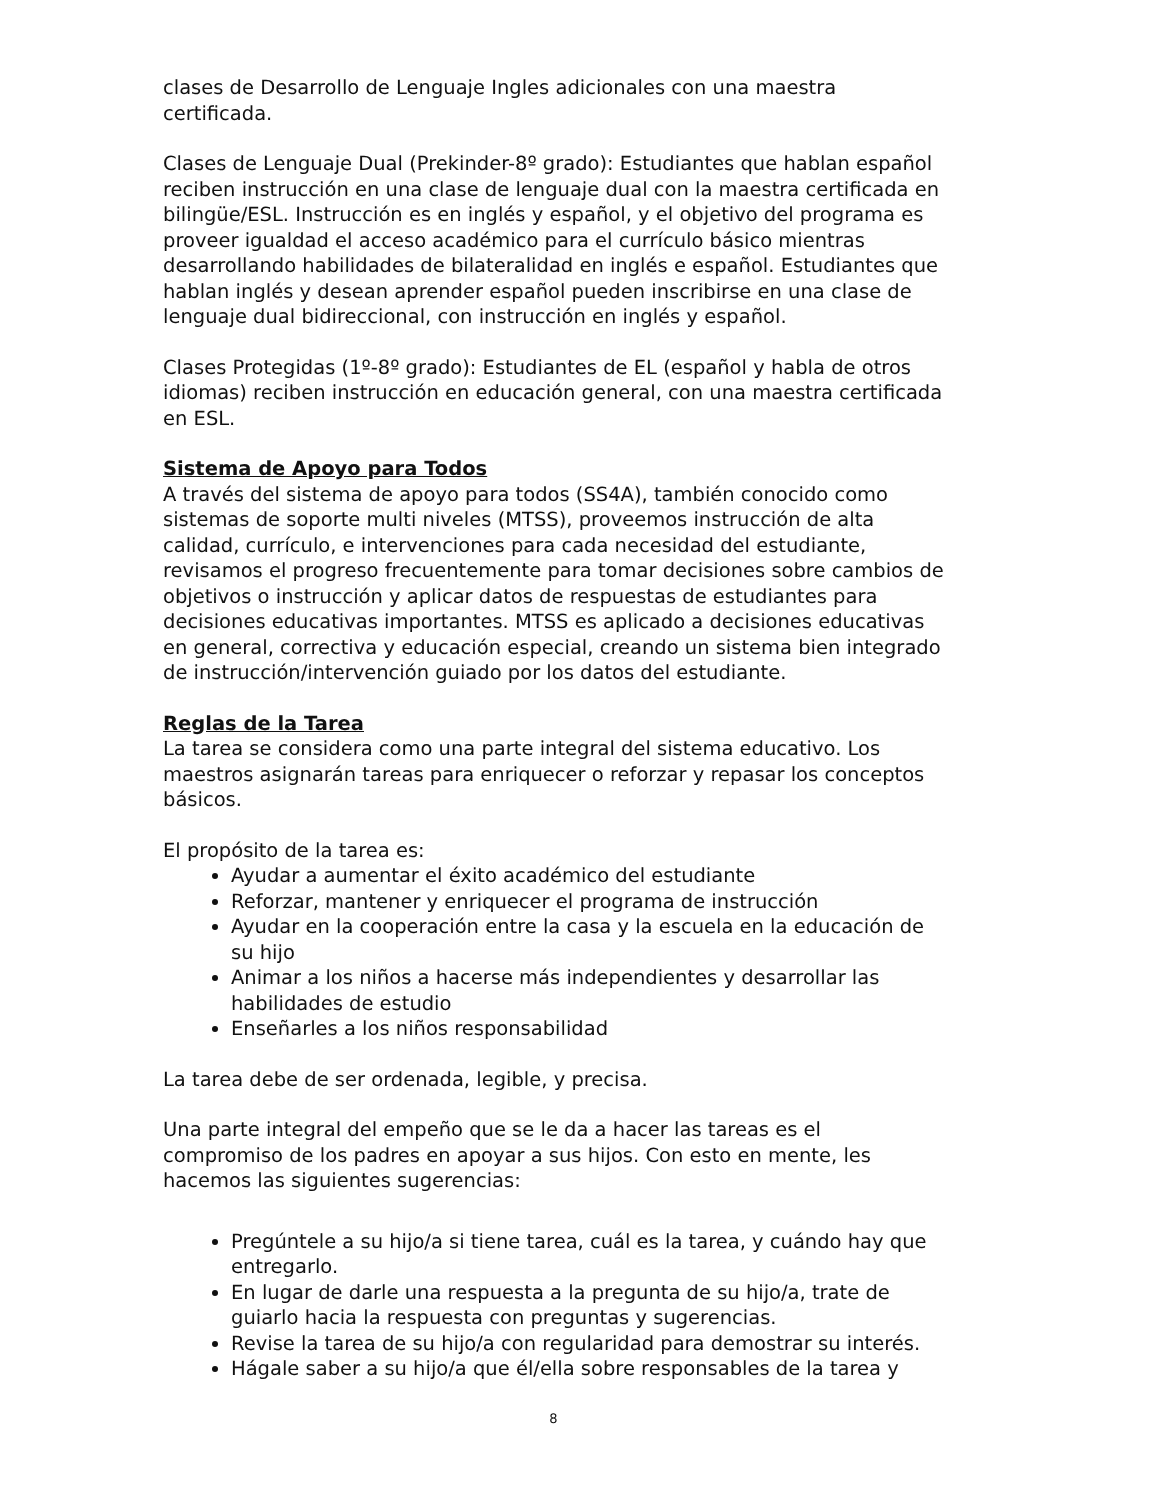clases de Desarrollo de Lenguaje Ingles adicionales con una maestra certificada.
Clases de Lenguaje Dual (Prekinder-8º grado): Estudiantes que hablan español reciben instrucción en una clase de lenguaje dual con la maestra certificada en bilingüe/ESL. Instrucción es en inglés y español, y el objetivo del programa es proveer igualdad el acceso académico para el currículo básico mientras desarrollando habilidades de bilateralidad en inglés e español. Estudiantes que hablan inglés y desean aprender español pueden inscribirse en una clase de lenguaje dual bidireccional, con instrucción en inglés y español.
Clases Protegidas (1º-8º grado): Estudiantes de EL (español y habla de otros idiomas) reciben instrucción en educación general, con una maestra certificada en ESL.
Sistema de Apoyo para Todos
A través del sistema de apoyo para todos (SS4A), también conocido como sistemas de soporte multi niveles (MTSS), proveemos instrucción de alta calidad, currículo, e intervenciones para cada necesidad del estudiante, revisamos el progreso frecuentemente para tomar decisiones sobre cambios de objetivos o instrucción y aplicar datos de respuestas de estudiantes para decisiones educativas importantes. MTSS es aplicado a decisiones educativas en general, correctiva y educación especial, creando un sistema bien integrado de instrucción/intervención guiado por los datos del estudiante.
Reglas de la Tarea
La tarea se considera como una parte integral del sistema educativo. Los maestros asignarán tareas para enriquecer o reforzar y repasar los conceptos básicos.
El propósito de la tarea es:
Ayudar a aumentar el éxito académico del estudiante
Reforzar, mantener y enriquecer el programa de instrucción
Ayudar en la cooperación entre la casa y la escuela en la educación de su hijo
Animar a los niños a hacerse más independientes y desarrollar las habilidades de estudio
Enseñarles a los niños responsabilidad
La tarea debe de ser ordenada, legible, y precisa.
Una parte integral del empeño que se le da a hacer las tareas es el compromiso de los padres en apoyar a sus hijos. Con esto en mente, les hacemos las siguientes sugerencias:
Pregúntele a su hijo/a si tiene tarea, cuál es la tarea, y cuándo hay que entregarlo.
En lugar de darle una respuesta a la pregunta de su hijo/a, trate de guiarlo hacia la respuesta con preguntas y sugerencias.
Revise la tarea de su hijo/a con regularidad para demostrar su interés.
Hágale saber a su hijo/a que él/ella sobre responsables de la tarea y
8